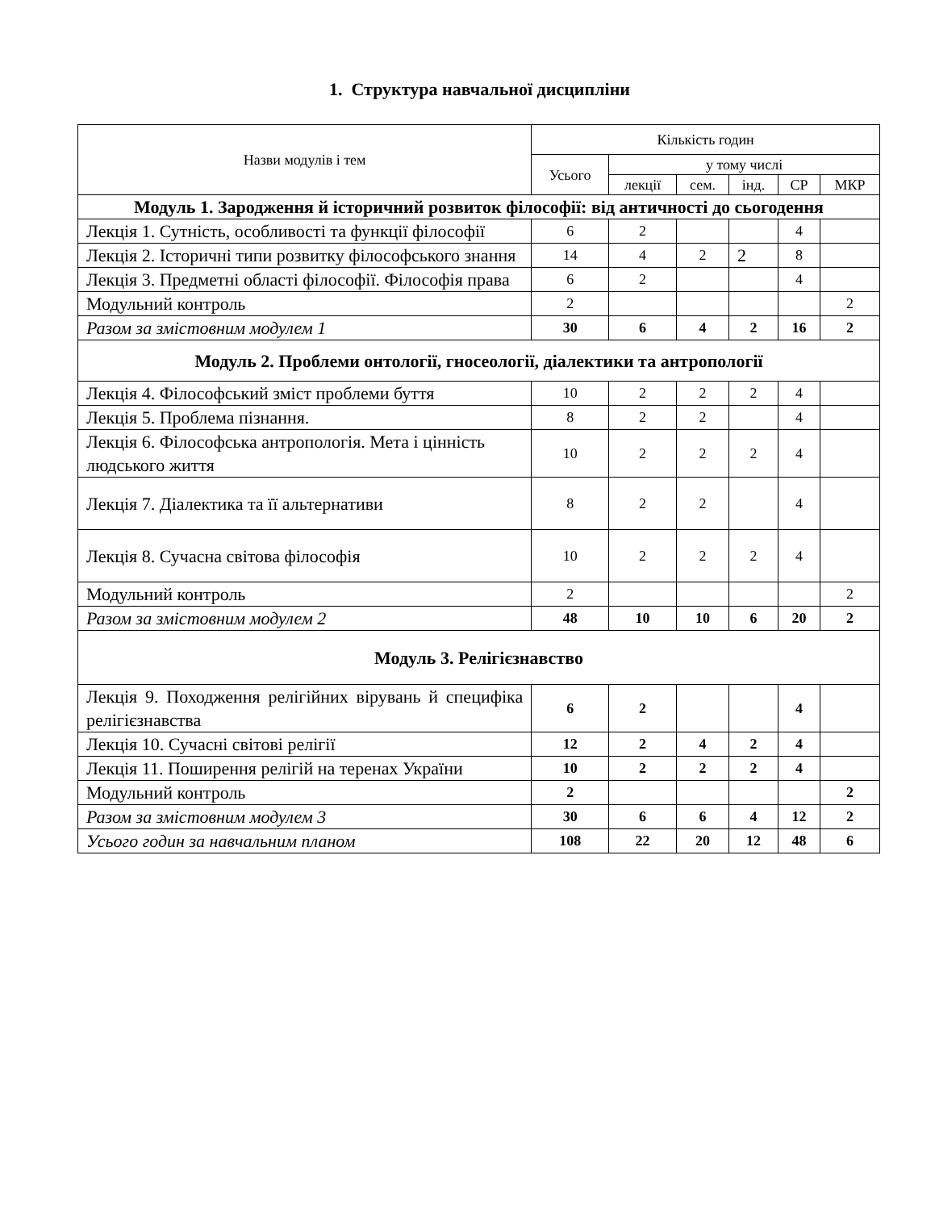1. Структура навчальної дисципліни
| Назви модулів і тем | Кількість годин | | | | | |
| --- | --- | --- | --- | --- | --- | --- |
| | Усього | у тому числі | | | | |
| | | лекції | сем. | інд. | СР | МКР |
| Модуль 1. Зародження й історичний розвиток філософії: від античності до сьогодення | | | | | | |
| Лекція 1. Сутність, особливості та функції філософії | 6 | 2 | | | 4 | |
| Лекція 2. Історичні типи розвитку філософського знання | 14 | 4 | 2 | 2 | 8 | |
| Лекція 3. Предметні області філософії. Філософія права | 6 | 2 | | | 4 | |
| Модульний контроль | 2 | | | | | 2 |
| Разом за змістовним модулем 1 | 30 | 6 | 4 | 2 | 16 | 2 |
| Модуль 2. Проблеми онтології, гносеології, діалектики та антропології | | | | | | |
| Лекція 4. Філософський зміст проблеми буття | 10 | 2 | 2 | 2 | 4 | |
| Лекція 5. Проблема пізнання. | 8 | 2 | 2 | | 4 | |
| Лекція 6. Філософська антропологія. Мета і цінність людського життя | 10 | 2 | 2 | 2 | 4 | |
| Лекція 7. Діалектика та її альтернативи | 8 | 2 | 2 | | 4 | |
| Лекція 8. Сучасна світова філософія | 10 | 2 | 2 | 2 | 4 | |
| Модульний контроль | 2 | | | | | 2 |
| Разом за змістовним модулем 2 | 48 | 10 | 10 | 6 | 20 | 2 |
| Модуль 3. Релігієзнавство | | | | | | |
| Лекція 9. Походження релігійних вірувань й специфіка релігієзнавства | 6 | 2 | | | 4 | |
| Лекція 10. Сучасні світові релігії | 12 | 2 | 4 | 2 | 4 | |
| Лекція 11. Поширення релігій на теренах України | 10 | 2 | 2 | 2 | 4 | |
| Модульний контроль | 2 | | | | | 2 |
| Разом за змістовним модулем 3 | 30 | 6 | 6 | 4 | 12 | 2 |
| Усього годин за навчальним планом | 108 | 22 | 20 | 12 | 48 | 6 |